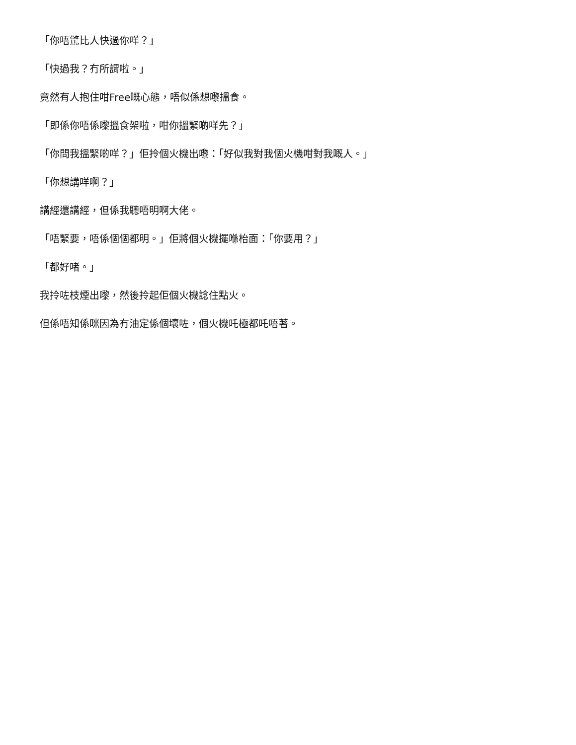「你唔驚比人快過你咩？」
「快過我？冇所謂啦。」
竟然有人抱住咁Free嘅心態，唔似係想嚟搵食。
「即係你唔係嚟搵食架啦，咁你搵緊啲咩先？」
「你問我搵緊啲咩？」佢拎個火機出嚟：「好似我對我個火機咁對我嘅人。」
「你想講咩啊？」
講經還講經，但係我聽唔明啊大佬。
「唔緊要，唔係個個都明。」佢將個火機擺喺枱面：「你要用？」
「都好啫。」
我拎咗枝煙出嚟，然後拎起佢個火機諗住點火。
但係唔知係咪因為冇油定係個壞咗，個火機吒極都吒唔著。